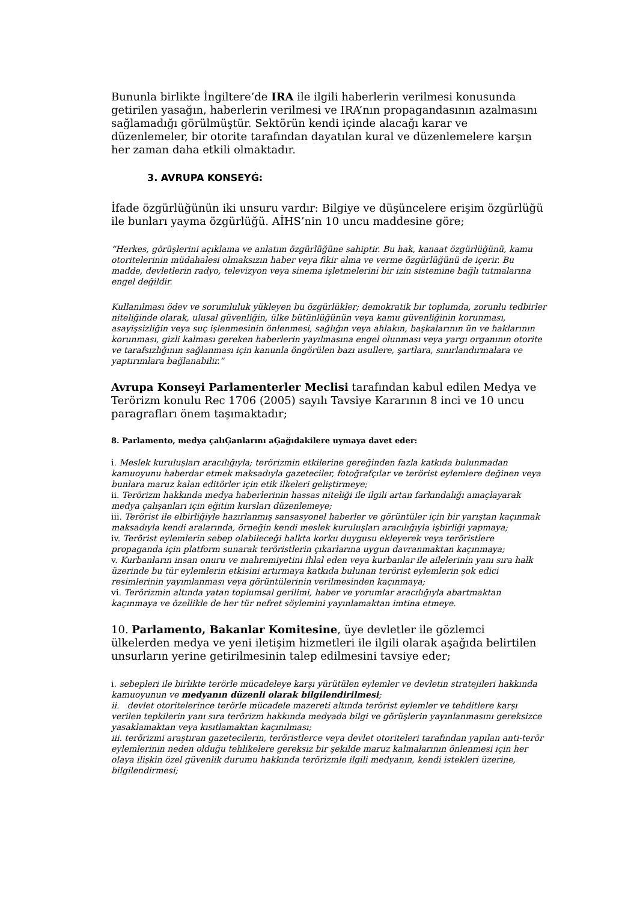Bununla birlikte İngiltere’de IRA ile ilgili haberlerin verilmesi konusunda getirilen yasağın, haberlerin verilmesi ve IRA’nın propagandasının azalmasını sağlamadığı görülmüştür. Sektörün kendi içinde alacağı karar ve düzenlemeler, bir otorite tarafından dayatılan kural ve düzenlemelere karşın her zaman daha etkili olmaktadır.
3. AVRUPA KONSEYĠ:
İfade özgürlüğünün iki unsuru vardır: Bilgiye ve düşüncelere erişim özgürlüğü ile bunları yayma özgürlüğü. AİHS’nin 10 uncu maddesine göre;
“Herkes, görüşlerini açıklama ve anlatım özgürlüğüne sahiptir. Bu hak, kanaat özgürlüğünü, kamu otoritelerinin müdahalesi olmaksızın haber veya fikir alma ve verme özgürlüğünü de içerir. Bu madde, devletlerin radyo, televizyon veya sinema işletmelerini bir izin sistemine bağlı tutmalarına engel değildir.
Kullanılması ödev ve sorumluluk yükleyen bu özgürlükler; demokratik bir toplumda, zorunlu tedbirler niteliğinde olarak, ulusal güvenliğin, ülke bütünlüğünün veya kamu güvenliğinin korunması, asayişsizliğin veya suç işlenmesinin önlenmesi, sağlığın veya ahlakın, başkalarının ün ve haklarının korunması, gizli kalması gereken haberlerin yayılmasına engel olunması veya yargı organının otorite ve tarafsızlığının sağlanması için kanunla öngörülen bazı usullere, şartlara, sınırlandırmalara ve yaptırımlara bağlanabilir.”
Avrupa Konseyi Parlamenterler Meclisi tarafından kabul edilen Medya ve Terörizm konulu Rec 1706 (2005) sayılı Tavsiye Kararının 8 inci ve 10 uncu paragrafları önem taşımaktadır;
8. Parlamento, medya çalıĢanlarını aĢağıdakilere uymaya davet eder:
i. Meslek kuruluşları aracılığıyla; terörizmin etkilerine gereğinden fazla katkıda bulunmadan kamuoyunu haberdar etmek maksadıyla gazeteciler, fotoğrafçılar ve terörist eylemlere değinen veya bunlara maruz kalan editörler için etik ilkeleri geliştirmeye;
ii. Terörizm hakkında medya haberlerinin hassas niteliği ile ilgili artan farkındalığı amaçlayarak medya çalışanları için eğitim kursları düzenlemeye;
iii. Terörist ile elbirliğiyle hazırlanmış sansasyonel haberler ve görüntüler için bir yarıştan kaçınmak maksadıyla kendi aralarında, örneğin kendi meslek kuruluşları aracılığıyla işbirliği yapmaya;
iv. Terörist eylemlerin sebep olabileceği halkta korku duygusu ekleyerek veya teröristlere propaganda için platform sunarak teröristlerin çıkarlarına uygun davranmaktan kaçınmaya;
v. Kurbanların insan onuru ve mahremiyetini ihlal eden veya kurbanlar ile ailelerinin yanı sıra halk üzerinde bu tür eylemlerin etkisini artırmaya katkıda bulunan terörist eylemlerin şok edici resimlerinin yayımlanması veya görüntülerinin verilmesinden kaçınmaya;
vi. Terörizmin altında yatan toplumsal gerilimi, haber ve yorumlar aracılığıyla abartmaktan kaçınmaya ve özellikle de her tür nefret söylemini yayınlamaktan imtina etmeye.
10. Parlamento, Bakanlar Komitesine, üye devletler ile gözlemci ülkelerden medya ve yeni iletişim hizmetleri ile ilgili olarak aşağıda belirtilen unsurların yerine getirilmesinin talep edilmesini tavsiye eder;
i. sebepleri ile birlikte terörle mücadeleye karşı yürütülen eylemler ve devletin stratejileri hakkında kamuoyunun ve medyanın düzenli olarak bilgilendirilmesi;
ii. devlet otoritelerince terörle mücadele mazereti altında terörist eylemler ve tehditlere karşı verilen tepkilerin yanı sıra terörizm hakkında medyada bilgi ve görüşlerin yayınlanmasını gereksizce yasaklamaktan veya kısıtlamaktan kaçınılması;
iii. terörizmi araştıran gazetecilerin, teröristlerce veya devlet otoriteleri tarafından yapılan anti-terör eylemlerinin neden olduğu tehlikelere gereksiz bir şekilde maruz kalmalarının önlenmesi için her olaya ilişkin özel güvenlik durumu hakkında terörizmle ilgili medyanın, kendi istekleri üzerine, bilgilendirmesi;